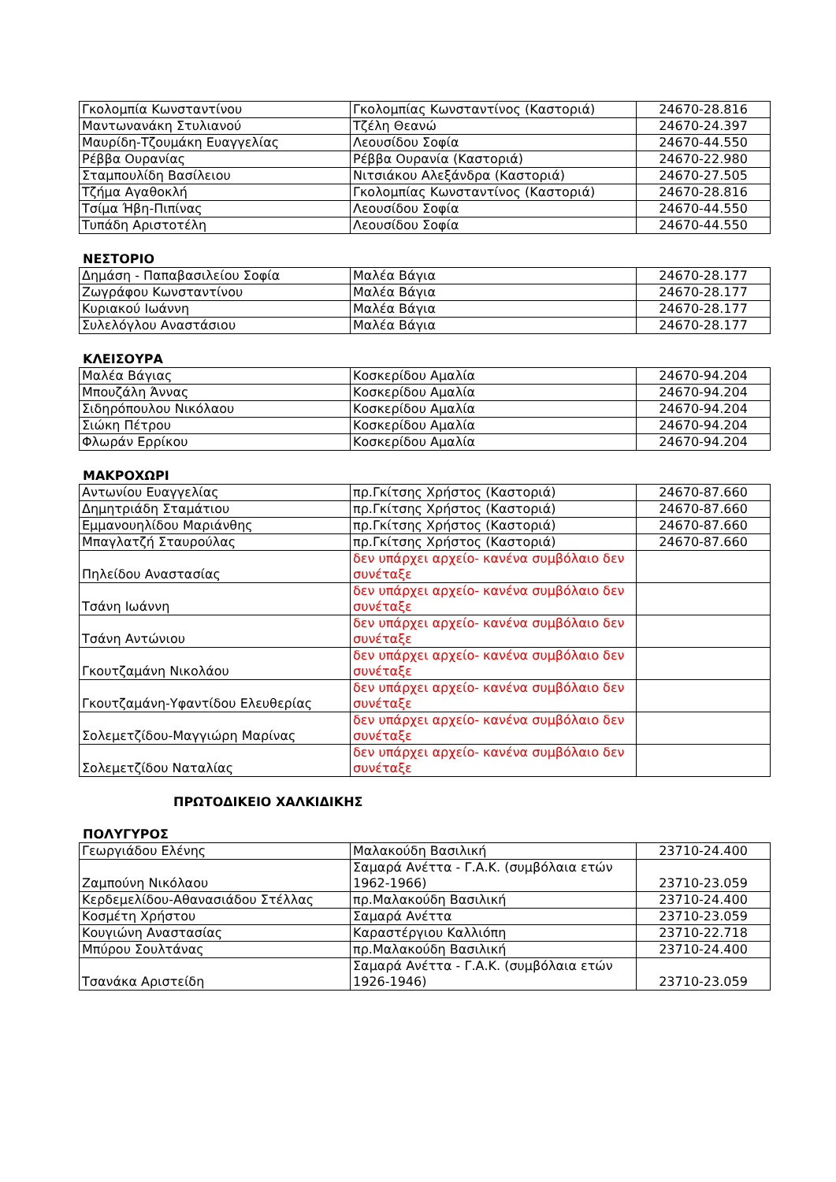| Γκολομπία Κωνσταντίνου | Γκολομπίας Κωνσταντίνος (Καστοριά) | 24670-28.816 |
| Μαντωνανάκη Στυλιανού | Τζέλη Θεανώ | 24670-24.397 |
| Μαυρίδη-Τζουμάκη Ευαγγελίας | Λεουσίδου Σοφία | 24670-44.550 |
| Ρέββα Ουρανίας | Ρέββα Ουρανία (Καστοριά) | 24670-22.980 |
| Σταμπουλίδη Βασίλειου | Νιτσιάκου Αλεξάνδρα (Καστοριά) | 24670-27.505 |
| Τζήμα Αγαθοκλή | Γκολομπίας Κωνσταντίνος (Καστοριά) | 24670-28.816 |
| Τσίμα Ήβη-Πιπίνας | Λεουσίδου Σοφία | 24670-44.550 |
| Τυπάδη Αριστοτέλη | Λεουσίδου Σοφία | 24670-44.550 |
ΝΕΣΤΟΡΙΟ
| Δημάση - Παπαβασιλείου Σοφία | Μαλέα Βάγια | 24670-28.177 |
| Ζωγράφου Κωνσταντίνου | Μαλέα Βάγια | 24670-28.177 |
| Κυριακού Ιωάννη | Μαλέα Βάγια | 24670-28.177 |
| Συλελόγλου Αναστάσιου | Μαλέα Βάγια | 24670-28.177 |
ΚΛΕΙΣΟΥΡΑ
| Μαλέα Βάγιας | Κοσκερίδου Αμαλία | 24670-94.204 |
| Μπουζάλη Άννας | Κοσκερίδου Αμαλία | 24670-94.204 |
| Σιδηρόπουλου Νικόλαου | Κοσκερίδου Αμαλία | 24670-94.204 |
| Σιώκη Πέτρου | Κοσκερίδου Αμαλία | 24670-94.204 |
| Φλωράν Ερρίκου | Κοσκερίδου Αμαλία | 24670-94.204 |
ΜΑΚΡΟΧΩΡΙ
| Αντωνίου Ευαγγελίας | πρ.Γκίτσης Χρήστος (Καστοριά) | 24670-87.660 |
| Δημητριάδη Σταμάτιου | πρ.Γκίτσης Χρήστος (Καστοριά) | 24670-87.660 |
| Εμμανουηλίδου Μαριάνθης | πρ.Γκίτσης Χρήστος (Καστοριά) | 24670-87.660 |
| Μπαγλατζή Σταυρούλας | πρ.Γκίτσης Χρήστος (Καστοριά) | 24670-87.660 |
| Πηλείδου Αναστασίας | δεν υπάρχει αρχείο- κανένα συμβόλαιο δεν συνέταξε | |
| Τσάνη Ιωάννη | δεν υπάρχει αρχείο- κανένα συμβόλαιο δεν συνέταξε | |
| Τσάνη Αντώνιου | δεν υπάρχει αρχείο- κανένα συμβόλαιο δεν συνέταξε | |
| Γκουτζαμάνη Νικολάου | δεν υπάρχει αρχείο- κανένα συμβόλαιο δεν συνέταξε | |
| Γκουτζαμάνη-Υφαντίδου Ελευθερίας | δεν υπάρχει αρχείο- κανένα συμβόλαιο δεν συνέταξε | |
| Σολεμετζίδου-Μαγγιώρη Μαρίνας | δεν υπάρχει αρχείο- κανένα συμβόλαιο δεν συνέταξε | |
| Σολεμετζίδου Ναταλίας | δεν υπάρχει αρχείο- κανένα συμβόλαιο δεν συνέταξε | |
ΠΡΩΤΟΔΙΚΕΙΟ ΧΑΛΚΙΔΙΚΗΣ
ΠΟΛΥΓΥΡΟΣ
| Γεωργιάδου Ελένης | Μαλακούδη Βασιλική | 23710-24.400 |
| Ζαμπούνη Νικόλαου | Σαμαρά Ανέττα - Γ.Α.Κ. (συμβόλαια ετών 1962-1966) | 23710-23.059 |
| Κερδεμελίδου-Αθανασιάδου Στέλλας | πρ.Μαλακούδη Βασιλική | 23710-24.400 |
| Κοσμέτη Χρήστου | Σαμαρά Ανέττα | 23710-23.059 |
| Κουγιώνη Αναστασίας | Καραστέργιου Καλλιόπη | 23710-22.718 |
| Μπύρου Σουλτάνας | πρ.Μαλακούδη Βασιλική | 23710-24.400 |
| Τσανάκα Αριστείδη | Σαμαρά Ανέττα - Γ.Α.Κ. (συμβόλαια ετών 1926-1946) | 23710-23.059 |